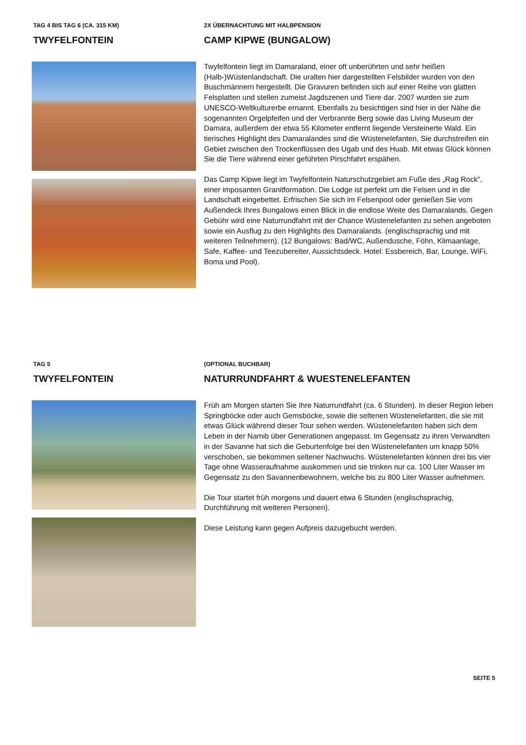TAG 4 BIS TAG 6 (CA. 315 KM)
TWYFELFONTEIN
2X ÜBERNACHTUNG MIT HALBPENSION
CAMP KIPWE (BUNGALOW)
Twyfelfontein liegt im Damaraland, einer oft unberührten und sehr heißen (Halb-)Wüstenlandschaft. Die uralten hier dargestellten Felsbilder wurden von den Buschmännern hergestellt. Die Gravuren befinden sich auf einer Reihe von glatten Felsplatten und stellen zumeist Jagdszenen und Tiere dar. 2007 wurden sie zum UNESCO-Weltkulturerbe ernannt. Ebenfalls zu besichtigen sind hier in der Nähe die sogenannten Orgelpfeifen und der Verbrannte Berg sowie das Living Museum der Damara, außerdem der etwa 55 Kilometer entfernt liegende Versteinerte Wald. Ein tierisches Highlight des Damaralandes sind die Wüstenelefanten, Sie durchstreifen ein Gebiet zwischen den Trockenflüssen des Ugab und des Huab. Mit etwas Glück können Sie die Tiere während einer geführten Pirschfahrt erspähen.
Das Camp Kipwe liegt im Twyfelfontein Naturschutzgebiet am Fuße des „Rag Rock“, einer imposanten Granitformation. Die Lodge ist perfekt um die Felsen und in die Landschaft eingebettet. Erfrischen Sie sich im Felsenpool oder genießen Sie vom Außendeck Ihres Bungalows einen Blick in die endlose Weite des Damaralands. Gegen Gebühr wird eine Naturrundfahrt mit der Chance Wüstenelefanten zu sehen angeboten sowie ein Ausflug zu den Highlights des Damaralands. (englischsprachig und mit weiteren Teilnehmern). (12 Bungalows: Bad/WC, Außendusche, Föhn, Klimaanlage, Safe, Kaffee- und Teezubereiter, Aussichtsdeck. Hotel: Essbereich, Bar, Lounge, WiFi, Boma und Pool).
TAG 5
TWYFELFONTEIN
(OPTIONAL BUCHBAR)
NATURRUNDFAHRT & WUESTENELEFANTEN
Früh am Morgen starten Sie Ihre Naturrundfahrt (ca. 6 Stunden). In dieser Region leben Springböcke oder auch Gemsböcke, sowie die seltenen Wüstenelefanten, die sie mit etwas Glück während dieser Tour sehen werden. Wüstenelefanten haben sich dem Leben in der Namib über Generationen angepasst. Im Gegensatz zu ihren Verwandten in der Savanne hat sich die Geburtenfolge bei den Wüstenelefanten um knapp 50% verschoben, sie bekommen seltener Nachwuchs. Wüstenelefanten können drei bis vier Tage ohne Wasseraufnahme auskommen und sie trinken nur ca. 100 Liter Wasser im Gegensatz zu den Savannenbewohnern, welche bis zu 800 Liter Wasser aufnehmen.
Die Tour startet früh morgens und dauert etwa 6 Stunden (englischsprachig, Durchführung mit weiteren Personen).
Diese Leistung kann gegen Aufpreis dazugebucht werden.
SEITE 5